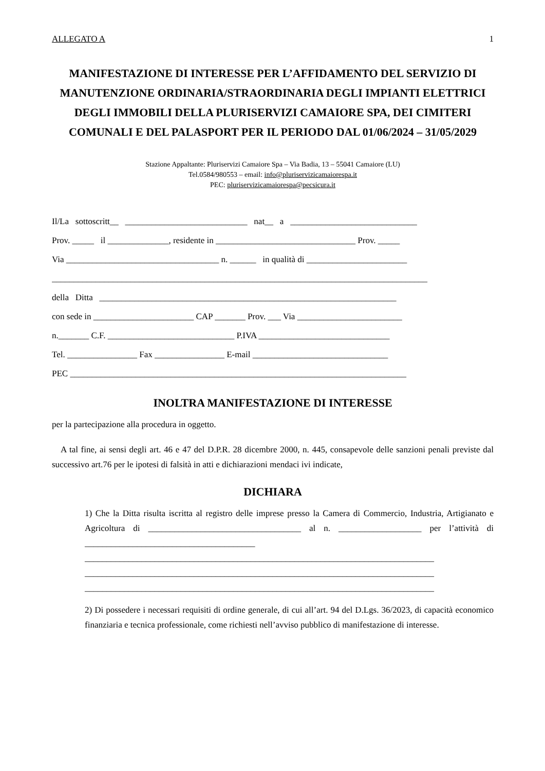ALLEGATO A 1
MANIFESTAZIONE DI INTERESSE PER L’AFFIDAMENTO DEL SERVIZIO DI MANUTENZIONE ORDINARIA/STRAORDINARIA DEGLI IMPIANTI ELETTRICI DEGLI IMMOBILI DELLA PLURISERVIZI CAMAIORE SPA, DEI CIMITERI COMUNALI E DEL PALASPORT PER IL PERIODO DAL 01/06/2024 – 31/05/2029
Stazione Appaltante: Pluriservizi Camaiore Spa – Via Badia, 13 – 55041 Camaiore (LU)
Tel.0584/980553 – email: info@pluriservizicamaiorespa.it
PEC: pluriservizicamaiorespa@pecsicura.it
Il/La sottoscritt__ ____________________________ nat__ a _____________________________
Prov. _____ il ______________, residente in ________________________________ Prov. _____
Via ___________________________________ n. ______ in qualità di _______________________
______________________________________________________________________________________
della Ditta ____________________________________________________________________
con sede in _______________________ CAP _______ Prov. ___ Via ________________________
n._______ C.F. _____________________________ P.IVA ______________________________
Tel. ________________ Fax ________________ E-mail _______________________________
PEC _____________________________________________________________________________
INOLTRA MANIFESTAZIONE DI INTERESSE
per la partecipazione alla procedura in oggetto.
A tal fine, ai sensi degli art. 46 e 47 del D.P.R. 28 dicembre 2000, n. 445, consapevole delle sanzioni penali previste dal successivo art.76 per le ipotesi di falsità in atti e dichiarazioni mendaci ivi indicate,
DICHIARA
1) Che la Ditta risulta iscritta al registro delle imprese presso la Camera di Commercio, Industria, Artigianato e Agricoltura di ___________________________________ al n. ___________________ per l’attività di _______________________________________ ________________________________________________________________________________ ________________________________________________________________________________ ________________________________________________________________________________
2) Di possedere i necessari requisiti di ordine generale, di cui all’art. 94 del D.Lgs. 36/2023, di capacità economico finanziaria e tecnica professionale, come richiesti nell’avviso pubblico di manifestazione di interesse.